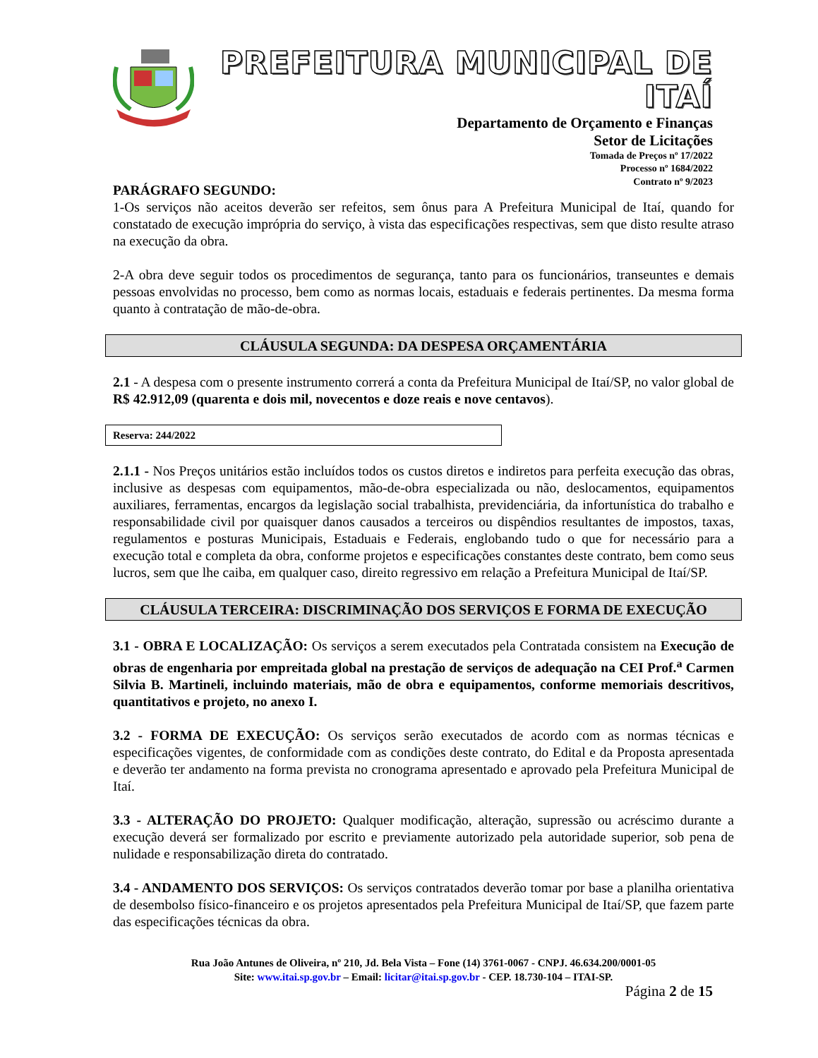PREFEITURA MUNICIPAL DE ITAÍ
Departamento de Orçamento e Finanças
Setor de Licitações
Tomada de Preços nº 17/2022
Processo nº 1684/2022
Contrato nº 9/2023
PARÁGRAFO SEGUNDO:
1-Os serviços não aceitos deverão ser refeitos, sem ônus para A Prefeitura Municipal de Itaí, quando for constatado de execução imprópria do serviço, à vista das especificações respectivas, sem que disto resulte atraso na execução da obra.
2-A obra deve seguir todos os procedimentos de segurança, tanto para os funcionários, transeuntes e demais pessoas envolvidas no processo, bem como as normas locais, estaduais e federais pertinentes. Da mesma forma quanto à contratação de mão-de-obra.
CLÁUSULA SEGUNDA: DA DESPESA ORÇAMENTÁRIA
2.1 - A despesa com o presente instrumento correrá a conta da Prefeitura Municipal de Itaí/SP, no valor global de R$ 42.912,09 (quarenta e dois mil, novecentos e doze reais e nove centavos).
Reserva: 244/2022
2.1.1 - Nos Preços unitários estão incluídos todos os custos diretos e indiretos para perfeita execução das obras, inclusive as despesas com equipamentos, mão-de-obra especializada ou não, deslocamentos, equipamentos auxiliares, ferramentas, encargos da legislação social trabalhista, previdenciária, da infortunística do trabalho e responsabilidade civil por quaisquer danos causados a terceiros ou dispêndios resultantes de impostos, taxas, regulamentos e posturas Municipais, Estaduais e Federais, englobando tudo o que for necessário para a execução total e completa da obra, conforme projetos e especificações constantes deste contrato, bem como seus lucros, sem que lhe caiba, em qualquer caso, direito regressivo em relação a Prefeitura Municipal de Itaí/SP.
CLÁUSULA TERCEIRA: DISCRIMINAÇÃO DOS SERVIÇOS E FORMA DE EXECUÇÃO
3.1 - OBRA E LOCALIZAÇÃO: Os serviços a serem executados pela Contratada consistem na Execução de obras de engenharia por empreitada global na prestação de serviços de adequação na CEI Prof.<sup>a</sup> Carmen Silvia B. Martineli, incluindo materiais, mão de obra e equipamentos, conforme memoriais descritivos, quantitativos e projeto, no anexo I.
3.2 - FORMA DE EXECUÇÃO: Os serviços serão executados de acordo com as normas técnicas e especificações vigentes, de conformidade com as condições deste contrato, do Edital e da Proposta apresentada e deverão ter andamento na forma prevista no cronograma apresentado e aprovado pela Prefeitura Municipal de Itaí.
3.3 - ALTERAÇÃO DO PROJETO: Qualquer modificação, alteração, supressão ou acréscimo durante a execução deverá ser formalizado por escrito e previamente autorizado pela autoridade superior, sob pena de nulidade e responsabilização direta do contratado.
3.4 - ANDAMENTO DOS SERVIÇOS: Os serviços contratados deverão tomar por base a planilha orientativa de desembolso físico-financeiro e os projetos apresentados pela Prefeitura Municipal de Itaí/SP, que fazem parte das especificações técnicas da obra.
Rua João Antunes de Oliveira, nº 210, Jd. Bela Vista – Fone (14) 3761-0067 - CNPJ. 46.634.200/0001-05
Site: www.itai.sp.gov.br – Email: licitar@itai.sp.gov.br - CEP. 18.730-104 – ITAI-SP.
Página 2 de 15